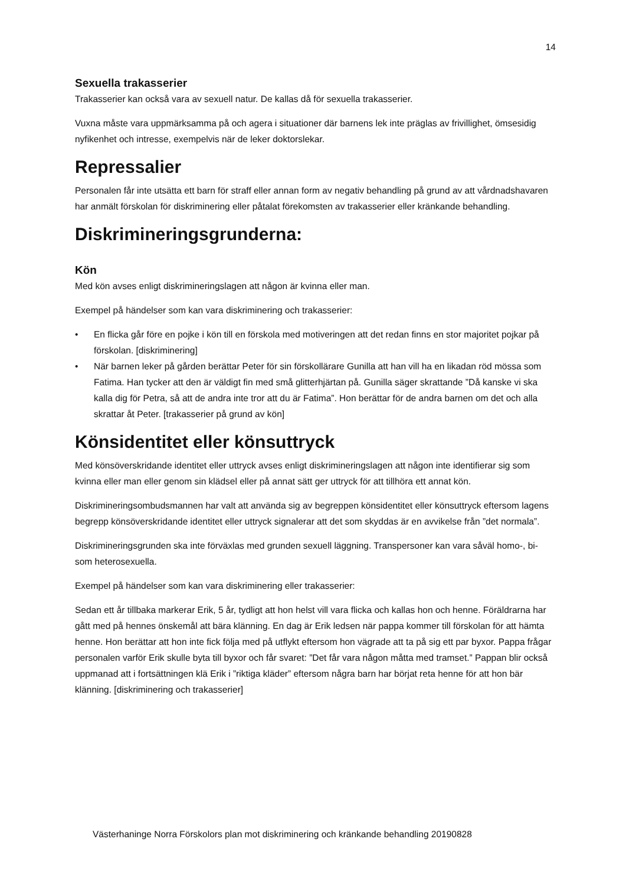14
Sexuella trakasserier
Trakasserier kan också vara av sexuell natur. De kallas då för sexuella trakasserier.
Vuxna måste vara uppmärksamma på och agera i situationer där barnens lek inte präglas av frivillighet, ömsesidig nyfikenhet och intresse, exempelvis när de leker doktorslekar.
Repressalier
Personalen får inte utsätta ett barn för straff eller annan form av negativ behandling på grund av att vårdnadshavaren har anmält förskolan för diskriminering eller påtalat förekomsten av trakasserier eller kränkande behandling.
Diskrimineringsgrunderna:
Kön
Med kön avses enligt diskrimineringslagen att någon är kvinna eller man.
Exempel på händelser som kan vara diskriminering och trakasserier:
• En flicka går före en pojke i kön till en förskola med motiveringen att det redan finns en stor majoritet pojkar på förskolan. [diskriminering]
• När barnen leker på gården berättar Peter för sin förskollärare Gunilla att han vill ha en likadan röd mössa som Fatima. Han tycker att den är väldigt fin med små glitterhjärtan på. Gunilla säger skrattande ”Då kanske vi ska kalla dig för Petra, så att de andra inte tror att du är Fatima”. Hon berättar för de andra barnen om det och alla skrattar åt Peter. [trakasserier på grund av kön]
Könsidentitet eller könsuttryck
Med könsöverskridande identitet eller uttryck avses enligt diskrimineringslagen att någon inte identifierar sig som kvinna eller man eller genom sin klädsel eller på annat sätt ger uttryck för att tillhöra ett annat kön.
Diskrimineringsombudsmannen har valt att använda sig av begreppen könsidentitet eller könsuttryck eftersom lagens begrepp könsöverskridande identitet eller uttryck signalerar att det som skyddas är en avvikelse från ”det normala”.
Diskrimineringsgrunden ska inte förväxlas med grunden sexuell läggning. Transpersoner kan vara såväl homo-, bi- som heterosexuella.
Exempel på händelser som kan vara diskriminering eller trakasserier:
Sedan ett år tillbaka markerar Erik, 5 år, tydligt att hon helst vill vara flicka och kallas hon och henne. Föräldrarna har gått med på hennes önskemål att bära klänning. En dag är Erik ledsen när pappa kommer till förskolan för att hämta henne. Hon berättar att hon inte fick följa med på utflykt eftersom hon vägrade att ta på sig ett par byxor. Pappa frågar personalen varför Erik skulle byta till byxor och får svaret: ”Det får vara någon måtta med tramset.” Pappan blir också uppmanad att i fortsättningen klä Erik i ”riktiga kläder” eftersom några barn har börjat reta henne för att hon bär klänning. [diskriminering och trakasserier]
Västerhaninge Norra Förskolors plan mot diskriminering och kränkande behandling 20190828